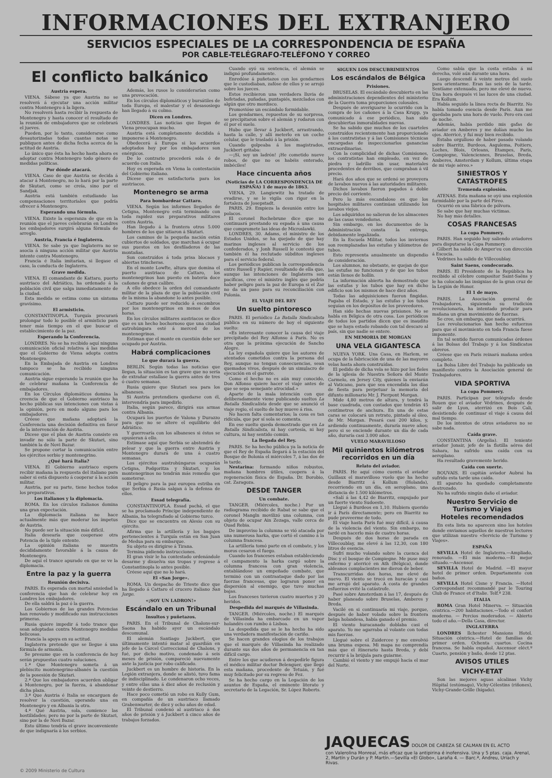INFORMACIONES DEL EXTRANJERO
SERVICIOS ESPECIALES DE LA CORRESPONDENCIA DE ESPAÑA
POR CABLE-TELÉGRAFO-TELÉFONO Y CORREO
El conflicto balkánico
Austria espera.
VIENA. Sábese ya que Austria no se resolverá á ejecutar una acción militar contra Montenegro á la ligera.
No resolverá hasta recibir la respuesta de Montenegro y hasta conocer el resultado de la reunión de embajadores que se celebrará el jueves.
Pueden, por lo tanto, considerarse como desautorizadas todas cuantas notas se publiquen antes de dicha fecha acerca de la actitud de Austria.
Lo único que ésta ha hecho hasta ahora es adoptar contra Montenegro todo género de medidas políticas.
Por dónde atacará.
VIENA. Caso de que Austria se decida á atacar á Montenegro, no lo hará por la parte de Skutari, como se creía, sino por el Sandjak.
Austria está también estudiando las compensaciones territoriales que podría ofrecer á Montenegro.
Esperando una fórmula.
VIENA. Existe la esperanza de que en la reunión que el jueves celebrarán en Londres los embajadores surgirá alguna fórmula de arreglo.
Austria, Francia é Inglaterra.
VIENA. Se sabe ya que Inglaterra no se asocia á ninguna acción militar que Austria intente contra Montenegro.
Francia é Italia imitarían, si llegase el caso, la conducta de Inglaterra.
Grave medida.
VIENA. El comandante de Kattaro, puerto austriaco del Adriático, ha ordenado á la población civil que salga inmediatamente de la ciudad.
Esta medida se estima como un síntoma gravísimo.
El armisticio.
CONSTANTINOPLA. Turquía procurará prolongar todo lo posible el armisticio para tener más tiempo en el que buscar el establecimiento de la paz.
Esperando la Conferencia.
LONDRES. No se ha recibido aquí ninguna comunicación oficial relativa á las medidas que el Gobierno de Viena adopta contra Montenegro.
En la Embajada de Austria en Londres tampoco se ha recibido ninguna comunicación.
Austria sigue esperando la reunión que ha de celebrar mañana la Conferencia de embajadores.
En los Círculos diplomáticos domina la creencia de que el Gobierno austriaco ha hecho públicas sus intenciones con vistas á la opinión, pero en modo alguno para los embajadores.
Créese que mañana adoptará la Conferencia una decisión definitiva en favor de la intervención de Austria.
Dícese que el plan de Austria consiste en invadir no sólo la parte de Skutari, sino también la de Novi Bazar.
Se propone cortar la comunicación entre los ejércitos serbio y montenegrino.
¿Qué hará Italia?
VIENA. El Gobierno austriaco espera recibir mañana la respuesta del italiano para saber si está dispuesto á cooperar á la acción militar.
Austria, por su parte, tiene hechos todos los preparativos.
Los italianos y la diplomacia.
ROMA. En los círculos italianos domina una gran expectación.
La diplomacia italiana no hace actualmente más que moderar los ímpetus de Austria.
No puede ser la situación más difícil.
Italia desearía que cooperase otra Potencia de la tiple entente.
La opinión italiana se muestra decididamente favorable á la causa de Montenegro.
De aquí el trance apurado en que se ve la diplomacia.
Entre la paz y la guerra
Reunión decisiva.
PARIS. Es esperada con mortal ansiedad la conferencia que han de celebrar hoy en Londres los embajadores.
De ella saldrá la paz ó la guerra.
Los Gobiernos de las grandes Potencias han renovado y modificado sus instrucciones primeras.
Rusia quiere impedir á todo trance que sean adoptadas contra Montenegro medidas belicosas.
Francia la apoya en su actitud.
Inglaterra pretende que se llegue á una fórmula de armonía.
Se presume que en la conferencia de hoy serán propuestas cuatro soluciones.
1.ª Que Montenegro someta á un plebiscito montenegrino-albanés la cuestión de la posesión de Skutari.
2.ª Que los embajadores acuerden obligar á Montenegro, por la fuerza, á abandonar dicha plaza.
3.ª Que Austria é Italia se encarguen de resolver la cuestión, operando una en Montenegro y en Albania la otra.
4.ª Qué Austria, sola, comience las hostilidades; pero no por la parte de Skutari, sino por la de Novi Bazar.
Esto último tendría el grave inconveniente de que indignaría á los serbios.
Además, los rusos lo considerarían como una provocación.
En los círculos diplomáticos y bursátiles de toda Europa, el malestar y el desasosiego han llegado á su colmo.
Dicen en Londres.
LONDRES. Las noticias que llegan de Viena preocupan mucho.
Austria está completamente decidida á imponerse á Montenegro.
Obedecerá á Europa si los acuerdos adoptados hoy por los embajadores son enérgicos.
De lo contrario procederá sola ó de acuerdo con Italia.
Hoy es esperada en Viena la contestación del Gobierno italiano.
Dícese que es satisfactoria para los austriacos.
Montenegro se arma
Para bombardear Cattaro.
VIENA. Según los informes llegados de Cetigna, Montenegro está terminando con toda rapidez sus preparativos militares contra Austria.
Han llegado á la frontera otros 5.000 hombres de los que sitiaron á Skutari.
Los caminos de la pequeña nación están cubiertos de soldados, que marchan á ocupar sus puestos en los desfiladeros de las montañas.
Son construídos á toda prisa blocaos y abiertas trincheras.
En el monte Lowfte, altura que domina el puerto austriaco de Cattaro, los montenegrinos han puesto en batería doce cañones de gran calibre.
A ello obedece la orden del comandante militar de la plaza de que la población civil de la misma la abandone lo antes posible.
Cattaro puede ser reducido á escombros por los montenegrinos en menos de dos horas.
En los círculos militares austriacos se dice que es un hecho bochornoso que una ciudad autrohúngara esté á merced de los montenegrinos.
Estiman que el monte en cuestión debe ser ocupado por Austria.
Habrá complicaciones
Lo que durará la guerra.
BERLIN. Según todas las noticias que llegan, la situación es tan grave que no sería de extrañar estallase la guerra antes de tres ó cuatro semanas.
Rusia quiere que Skutari sea para los albaneses.
Si Austria pretendiera quedarse con él, intervendría para impedirlo.
Italia, según parece, dirigirá sus armas contra Albania.
Ocupará los puertos de Valona y Durazzo para que no se altere el equilibrio del Adriático.
Y guerrearía con los albaneses si éstos se opusieran á ello.
Estímase aquí que Serbia se abstendrá de pelear y que la guerra entre Austria y Montenegro durará de una á cuatro semanas.
Los ejércitos austrohúngaros ocuparán Cetigna, Podgoritza y Skutari, y los montenegrinos no tendrán más remedio que someterse.
El peligro para la paz europea estriba en que Serbia ó Rusia salgan á la defensa de ellos.
Essad telegrafía.
CONSTANTINOPLA. Essad pachá, el que se ha proclamado Príncipe independiente de Albania, ha telegrafiado al Gobierno turco.
Dice que se encuentra en Alesio con su ejército.
Afirma que la artillería y los bagajes pertenecientes á Turquía están en San Juan de Medua para su embarque.
Su objeto es dirigirse á Tirana.
Termina pidiendo instrucciones.
El gran visir le ha contestado ordenándole desarme y disuelva sus tropas y regrese á Constantinopla lo antes posible.
Créese aquí que no lo hará.
El «San Jorge».
ROMA. Un despacho de Trieste dice que ha llegado á Cattaro el crucero italiano San Jorge.
«¡SOY UN LADRON!»
Escándalo en un Tribunal
Insultos y puñetazos.
PARIS. En el Tribunal de Chalons-sur-Saona ha habido ayer un escándalo descomunal.
El alemán Santiago Juckbert, que últimamente intentó matar al guardián en jefe de la Cárcel Correccional de Chalons, y fué, por dicho motivo, condenado á seis meses de prisión, compareció nuevamente ante la justicia por robo calificado.
Juckbert es un hombre de historia. En la Legión extranjera, donde se alistó, tuvo fama de indisciplinado. Le condenaron ocho veces, y entre ellas una á diez años de reclusión y veinte de destierro.
Hace poco cometió un robo en Kully Gum, en compañía de un austriaco llamado Grabenwarter, de diez y ocho años de edad.
El Tribunal condenó al austriaco á dos años de prisión y á Juckbert á cinco años de trabajos forzados.
Cuando oyó su sentencia, el alemán se indignó profundamente.
Enredóse á puñetazos con los gendarmes que le custodiaban, zafóse de ellos y se arrojó sobre los jueces.
Estos recibieron una verdadera lluvia de bofetadas, puñadas, puntapiés, mezclados con algún que otro mordisco.
Promovióse un escándalo formidable.
Los gendarmes, repuestos de su sorpresa, se precipitaron sobre el alemán y rodaron con él por el suelo.
Hubo que llevar á Juckbert, arrastrando, hasta la calle, y allí meterlo en un coche celular, que le trasladó á la prisión.
Cuando golpeaba á los magistrados, Juckbert gritaba:
—¡Sí, soy un ladrón! ¡He cometido nueve robos, de que no os habéis enterado, imbéciles!
Hace cincuenta años
(Noticias de LA CORRESPONDENCIA DE ESPAÑA) 1 de mayo de 1863.
VIENA, 29. Langiewitz ha tratado de evadirse, y se le vigila con rigor en la fortaleza de Josepstadt.
PARIS, 29. Empieza la desunión entre los polacos.
El coronel Rochebrune dice que no continuará prestando su espada á una causa que compromete las ideas de Microslawki.
LONDRES, 30. Adams, el ministro de los Estados Unidos, se ha quejado de que hay marinos ingleses al servicio de los confederados, y Jonh Russell le contestó que también él ha reclutado súbditos ingleses para el servicio federal.
Los periódicos publican la correspondencia entre Russell y Rapier, resultando de ella que, aunque las intenciones de Inglaterra son pacíficas, cree el ministro inglés que podría haber peligro para la paz de Europa si el Zar no da un paso para su reconciliación con Polonia.
EL VIAJE DEL REY
Un suelto pintoresco
PARIS. El periódico La Batalla Sindicalista publica en su número de hoy el siguiente suelto:
«Es interesante conocer la causa del viaje precipitado del Rey Alfonso á París. No es otra que la próxima ejecución de Sancho Alegre.
La ley española quiere que los autores de atentados cometidos contra la persona del Rey, aunque no tengan consecuencias, sean quemados vivos, después de un simulacro de ejecución en el garrote.
Como el hecho no es aún muy conocido, Don Alfonso quiere hacer el viaje antes de que se sepa semejante atrocidad.»
Aparte de la mala intención con que deliberadamente viene publicando sueltos La Batalla Sindicalista desde que se anunció el viaje regio, el suelto de hoy mueve á risa.
No hacen falta comentarios; la cosa es tan ridícula, que por sí sola se comenta.
En ese suelto queda demostrado que en La Batalla Sindicalista, ni hay cortesía, ni hay cultura, ni hay sentido común.
La llegada del Rey.
PARIS. Se ha hecho pública ya la noticia de que el Rey de España llegará á la estación del Bosque de Bolonia el miércoles 7, á las dos de la tarde.
Nestarina: formando niños robustos, mañana hombres útiles, coopera á la regeneración física de España. Dr. Borobio, cat. Zaragoza.
DESDE TANGER
Un combate.
TANGER. (Miércoles, noche.) Por un radiograma recibido de Rabat se sabe que el coronel Mangln movilizó una columna, con objeto de ocupar Ain Zezaga, valle cerca de Ouad Rebia.
De improviso la columna se vió atacada por una numerosa harka, que cortó el camino á la columna francesa.
La artillería tomó parte en el combate, y los moros cesaron el fuego.
Cuando los franceses estaban estableciendo el campamento la harka cargó sobre la columna francesa con gran violencia, entablándose un empeñado combate, que terminó con un contraataque dado por las fuerzas francesas, que lograron poner en dispersión al enemigo, que tuvo muchas bajas.
Los franceses tuvieron cuatro muertos y 20 heridos.
Despedida del marqués de Villasinda.
TANGER. (Miércoles, noche.) El marqués de Villasinda ha embarcado en un vapor holandés con rumbo á Lisboa.
La despedida que se le ha hecho ha sido una verdadera manifestación de cariño.
Se hacen grandes elogios de los trabajos que el marqués de Villasinda ha realizado durante sus dos años de permanencia en tan difícil cargo.
Entre los que acudieron á despedirle figura el médico militar doctor Belenguer, que llegó esta mañana, procedente de Tetuán, y fué muy felicitado por su regreso de Fez.
Se ha hecho cargo en la Legación de los asuntos de España, el eminente literato y secretario de la Legación, Sr. López Roberts.
SIGUEN LOS DESCUBRIMIENTOS
Los escándalos de Bélgica
Prisiones.
BRUSELAS. El escándalo descubierto en las administraciones dependientes del ministerio de la Guerra toma proporciones colosales.
Después de averiguarse lo ocurrido con la compra de los cañones á la Casa Krupp, ya comunicado á ese periódico, han sido descubiertas inmoralidades nuevas.
Se ha sabido que muchos de los cuarteles construídos recientemente han proporcionado á los contratistas y á las Comisiones técnicas encargadas de inspeccionarlos ganancias extraordinarias.
Con la complicidad de dichas Comisiones, los contratistas han empleado, en vez de piedra y ladrillo sin usar, materiales procedentes de derribos, que compraban á vil precio.
Hará dos años que se ordenó se proveyera de lavabos nuevos á las autoridades militares.
Dichos lavabos fueron pagados á doble precio del corriente.
Pero lo más escandaloso es que los hospitales militares continúan utilizando los lavabos viejos.
Los adquiridos no salieron de los almacenes de las casas vendedoras.
Sin embargo, en los documentos de la Administración consta la entrega, debidamente legalizada.
En la Escuela Militar, todos los inviernos son reemplazadas las estufas y kilómetros de tubos.
Esto representa anualmente un dispendio de consideración.
Los alumnos, no obstante, se quejan de que las estufas no funcionan y de que los tubos están llenos de hollín.
La información abierta ha demostrado que las estufas y los tubos que hay en dicho edificio son los mismos de hace diez años.
Todas las adquisiciones fueron fingidas. Pagaba el Estado, y las estufas y los tubos seguían en los depósitos de los proveedores.
Han sido hechas nuevas prisiones. No se habla en Bélgica de otra cosa. Los periódicos de todos los partidos dicen que es inaudito que se haya estado robando con tal descaro al país, sin que nadie se entere.
EN MEMORIA DE MORGAN
UNA VELA GIGANTESCA
NUEVA YORK. Una Casa, en Harlem, se ocupa de la fabricación de una de las mayores velas hasta ahora construídas.
El pedido de dicha vela se hizo por los fieles de la iglesia de Nuestra Señora del Monte Carmelo, en Jersey City, quienes la enviarán al Vaticano, para que sea encendida los días de fiesta para perpetuar la memoria del difunto millonario Mr. J. Pierpont Morgan.
Mide 4,80 metros de altura, y tendrá la base cuadrada, con costados que tendrán 45 centímetros de anchura. En una de estas caras se colocará un retrato, pintado al óleo, de Mr. Morgan. Pesará casi 200 kilos, y, ardiendo continuamente, duraría nueve años; pero si se enciende durante un día de cada año, duraría casi 3.000 años.
VUELO MARAVILLOSO
Mil quinientos kilómetros recorridos en un día
Relato del aviador.
PARIS. He aquí cómo cuenta el aviador Guillaux el maravilloso vuelo que ha hecho desde Biarritz á Kollum (Holanda), recorriendo en un día, en aeroplano, una distancia de 1.500 kilómetros.
«Salí á las 4,42 de Biarritz, empujado por un fuerte viento Sudoeste.
Llegué á Burdeos en 1,10. Hubiera querido ir á París directamente; pero en Biarritz no pude proveerme de todo.
El viaje hasta París fué muy difícil, á causa de la violencia del viento. Sin embargo, no tardé en hacerlo más de cuatro horas.
Después de dos horas de parada en Villecoublay, me elevé á las 12,30, con 180 litros de esencia.
Sufrí mucho volando sobre la cuenca del Disc y el bosque de Compiegne. Me puse muy enfermo y aterricé en Ath (Bélgica), donde aldeanos complacientes me dieron de beber.
Transcurridas dos horas, me elevé de nuevo. El viento se trocó en huracán y casi me arrojó del aparato. A costa de grandes esfuerzos evité la catástrofe.
Pasé sobre Amsterdam á las 17, después de haber planeado sobre Bruselas, Amberes y Breda.
Vacilé en si continuaría mi viaje, porque, después de haber volado sobre la frontera belga holandesa, había ganado el premio.
El viento huracanado doblaba casi el aparato. Yo me agarraba al volante con todas mis fuerzas.
Llegué sobre el Zuidercee y me envolvió una bruma espesa. Mi mapa no comprendía más que el itinerario hasta Breda, y debí recurrir á la brújula para guiarme.
Cambió el viento y me empujó hacia el mar del Norte.
Como sabía que la costa estaba á mi derecha, volé aún durante una hora.
Luego descendí á veinte metros del suelo para orientarme. Eran las seis de la tarde. Sentíame extenuado, pero me elevé de nuevo. Una hora después vi las luces de una ciudad. Era Kollum.
Había seguido la línea recta de Biarritz. No había tomado esencia desde París. Aun me quedaba para una hora de vuelo. Pero era casi de noche.
Además, había perdido mis gafas de aviador en Amberes y me dolían mucho los ojos. Aterricé, y fuí muy bien recibido.
Estaba orgulloso de haber pasado volando sobre Biarritz, Burdeos, Asgulema, Poitiers, Loches, Blois, Orleans, Etampes, París, Compiegne, Valenciennes, Bruselas, Breda, Amberes, Amsterdam y Kollum, última etapa de mi viaje aéreo.»
SINIESTROS Y CATÁSTROFES
Tremenda explosión.
ATENAS. Esta mañana se oyó una explosión formidable por la parte del Pireo.
Ocurrió en una fábrica de pólvora.
Se sabe que hay muchas víctimas.
No hay más detalles.
COSAS FRANCESAS
La copa Pommery.
PARIS. Han seguido hoy saliendo aviadores para disputarse la Copa Pommery.
Gilbert ha salido de Amper'eu con dirección á Escocia.
Vedrines ha salido de Villecoublay.
Saint Saens, condecorado.
PARIS. El Presidente de la República ha recibido al célebre compositor Saint-Saëns y le ha colocado las insignias de la gran cruz de la Legión de Honor.
El 1 de mayo.
PARIS. La Asociación general de Trabajadores, siguiendo su tradición revolucionaria, ha intentado producir para mañana un gran movimiento de fuerzas.
Se cree, sin embargo, que nada ocurrirá.
Los revolucionarios han hecho esfuerzos para que el movimiento en toda Francia fuese imponente.
En tal sentido fueron comunicadas órdenes á las Bolsas del Trabajo y á los Sindicatos obreros.
Créese que en París reinará mañana orden completo.
La Bolsa Libre del Trabajo ha publicado un manifiesto contra la Asociación general de Trabajadores.
VIDA SPORTIVA
La copa Pommery.
PARIS. Participan por telégrafo desde Rouen que el aviador Védrines, después de salir de Lyon, aterrizó en Bois Cali, desistiendo de continuar el viaje á causa del mal tiempo.
De los intentos de otros aviadores no se sabe nada.
Caída grave.
CONSTANTINA (Argelia). El teniente aviador Jonair, jefe de la flotilla aérea del Sahara, ha sufrido una caída con su aeroplano.
Ha resultado gravemente herido.
Caída con suerte.
BOUVAIS. El capitán aviador Aubrai ha sufrido esta tarde una caída.
El aparato ha quedado completamente destrozado.
No ha sufrido ningún daño el aviador.
Nuestro Servicio de Turismo y Viajes
Hoteles recomendados
En esta lista no aparecen sino los hoteles donde enviamos aquellos de nuestros lectores que utilizan nuestro «Servicio de Turismo y Viajes».
ESPAÑA
SEVILLA Hotel de Inglaterra.—Ampliado, renovado. —El más moderno.—El mejor situado.—Ascensor.
SEVILLA Hotel de Madrid. —El mayor hotel de primer orden. Departamento con baños.
SEVILLA Hotel Cisne y Francia. —Hotel Correspondant recommandé par le Touring Club de France et d'Italie. Telf.º 238.
ITALIA
ROMA Gran Hotel Minerva. — Situación céntrica.—200 habitaciones.—Todo el confort moderno. — Percios moderados. — Abierto todo el año.—Della Casa, director.
INGLATERRA
LONDRES Ilchester Mansions Hotel. Situación céntrica.—Hotel de familias de primer orden. Ochenta cuartos. Cocina francesa. Se habla español. Ascensor eléct.º Cuarto, pensión y baño, desde 12 ptas.
AVISOS UTILES
VICHY-ETAT
Son las mejores aguas alcalinas Vichy Hôpital (estómago), Vichy-Célestins (riñones), Vichy-Grande-Grille (hígado).
JAQUECAS DOLOR DE CABEZA SE CALMAN EN EL ACTO
con Valerolina Monreal, más eficaz que la antipirina é inofensiva. Una y 5 ptas. caja. Arenal, 2, Martín y Durán y P. Martín.—Sevilla «El Globo», Laraña 4. — Barc.ª, Andreu, Uriach y Rivas.
© 2009 Ministerio de Cultura